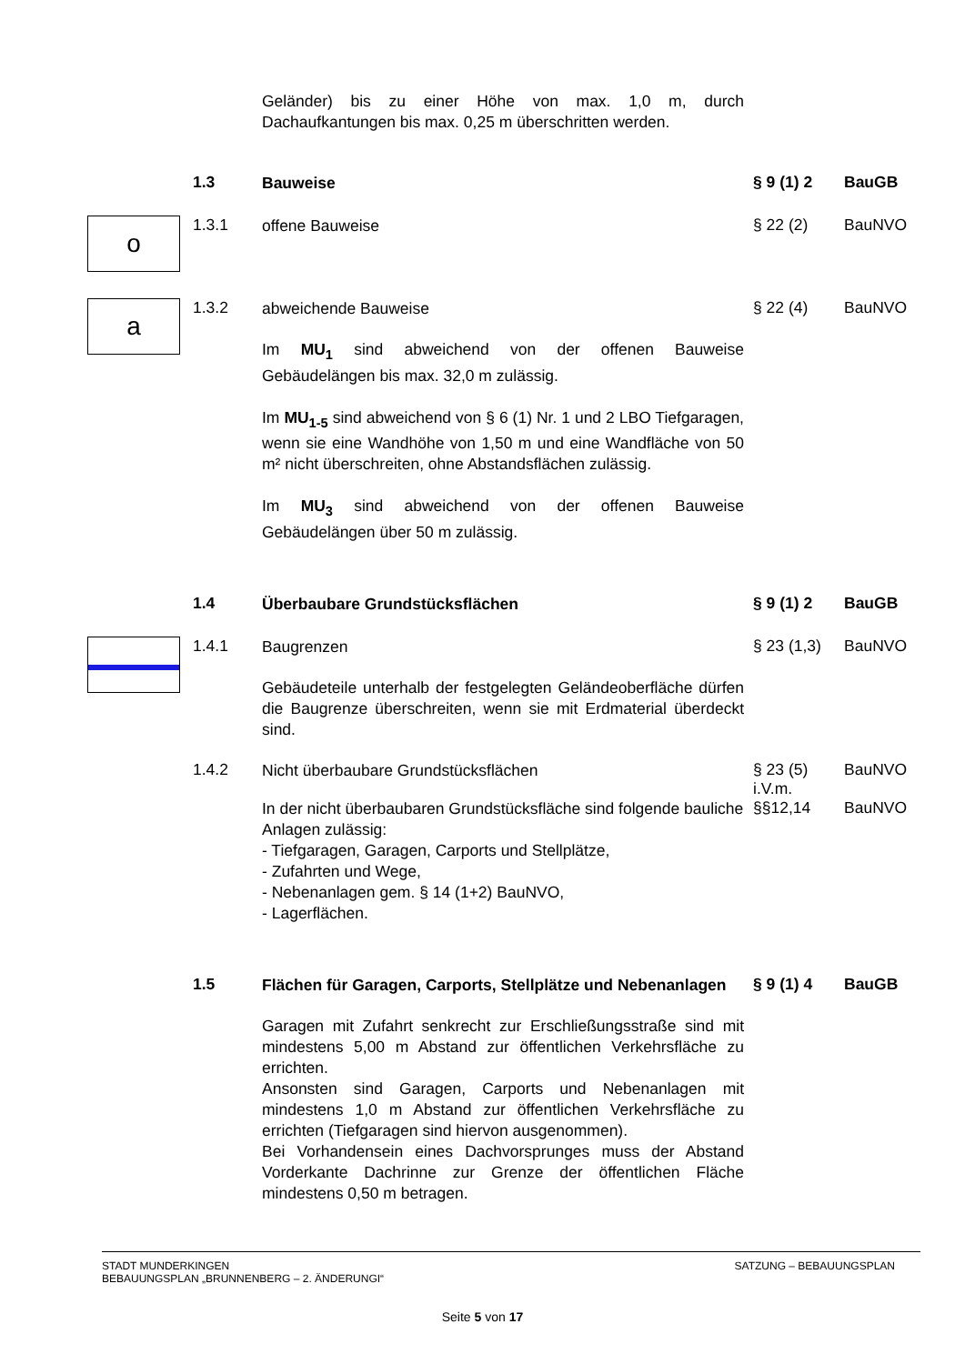Geländer) bis zu einer Höhe von max. 1,0 m, durch Dachaufkantungen bis max. 0,25 m überschritten werden.
1.3
Bauweise
§ 9 (1) 2 BauGB
o
1.3.1
offene Bauweise
§ 22 (2) BauNVO
a
1.3.2
abweichende Bauweise
§ 22 (4) BauNVO
Im MU<sub>1</sub> sind abweichend von der offenen Bauweise Gebäudelängen bis max. 32,0 m zulässig.
Im MU<sub>1-5</sub> sind abweichend von § 6 (1) Nr. 1 und 2 LBO Tiefgaragen, wenn sie eine Wandhöhe von 1,50 m und eine Wandfläche von 50 m² nicht überschreiten, ohne Abstandsflächen zulässig.
Im MU<sub>3</sub> sind abweichend von der offenen Bauweise Gebäudelängen über 50 m zulässig.
1.4
Überbaubare Grundstücksflächen
§ 9 (1) 2 BauGB
1.4.1
Baugrenzen
§ 23 (1,3)
BauNVO
Gebäudeteile unterhalb der festgelegten Geländeoberfläche dürfen die Baugrenze überschreiten, wenn sie mit Erdmaterial überdeckt sind.
1.4.2
Nicht überbaubare Grundstücksflächen
§ 23 (5)
i.V.m.
BauNVO
In der nicht überbaubaren Grundstücksfläche sind folgende bauliche Anlagen zulässig:
- Tiefgaragen, Garagen, Carports und Stellplätze,
- Zufahrten und Wege,
- Nebenanlagen gem. § 14 (1+2) BauNVO,
- Lagerflächen.
§§12,14 BauNVO
1.5
Flächen für Garagen, Carports, Stellplätze und Nebenanlagen
§ 9 (1) 4 BauGB
Garagen mit Zufahrt senkrecht zur Erschließungsstraße sind mit mindestens 5,00 m Abstand zur öffentlichen Verkehrsfläche zu errichten.
Ansonsten sind Garagen, Carports und Nebenanlagen mit mindestens 1,0 m Abstand zur öffentlichen Verkehrsfläche zu errichten (Tiefgaragen sind hiervon ausgenommen).
Bei Vorhandensein eines Dachvorsprunges muss der Abstand Vorderkante Dachrinne zur Grenze der öffentlichen Fläche mindestens 0,50 m betragen.
STADT MUNDERKINGEN
BEBAUUNGSPLAN „BRUNNENBERG – 2. ÄNDERUNGI“
SATZUNG – BEBAUUNGSPLAN
Seite 5 von 17